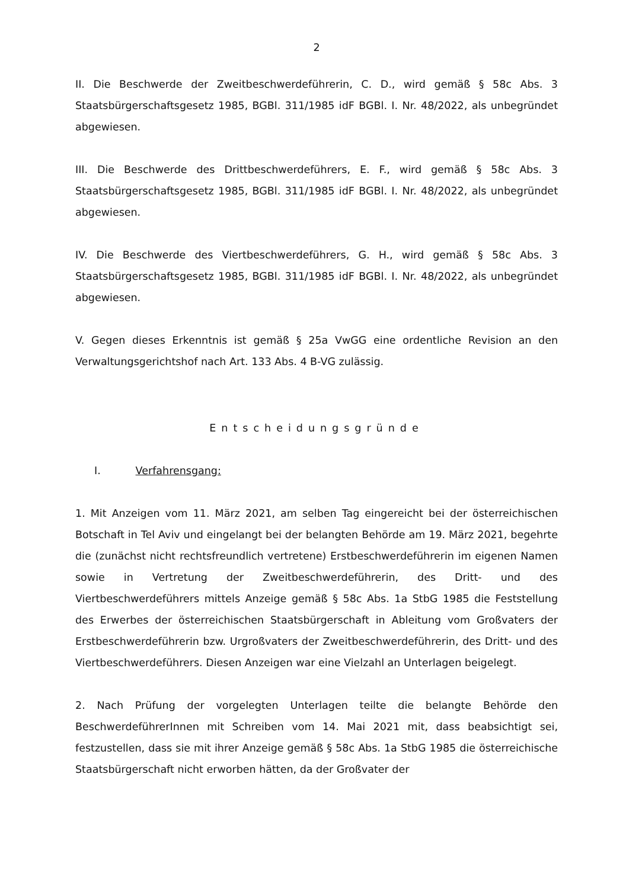2
II. Die Beschwerde der Zweitbeschwerdeführerin, C. D., wird gemäß § 58c Abs. 3 Staatsbürgerschaftsgesetz 1985, BGBl. 311/1985 idF BGBl. I. Nr. 48/2022, als unbegründet abgewiesen.
III. Die Beschwerde des Drittbeschwerdeführers, E. F., wird gemäß § 58c Abs. 3 Staatsbürgerschaftsgesetz 1985, BGBl. 311/1985 idF BGBl. I. Nr. 48/2022, als unbegründet abgewiesen.
IV. Die Beschwerde des Viertbeschwerdeführers, G. H., wird gemäß § 58c Abs. 3 Staatsbürgerschaftsgesetz 1985, BGBl. 311/1985 idF BGBl. I. Nr. 48/2022, als unbegründet abgewiesen.
V. Gegen dieses Erkenntnis ist gemäß § 25a VwGG eine ordentliche Revision an den Verwaltungsgerichtshof nach Art. 133 Abs. 4 B-VG zulässig.
Entscheidungsgründe
I. Verfahrensgang:
1. Mit Anzeigen vom 11. März 2021, am selben Tag eingereicht bei der österreichischen Botschaft in Tel Aviv und eingelangt bei der belangten Behörde am 19. März 2021, begehrte die (zunächst nicht rechtsfreundlich vertretene) Erstbeschwerdeführerin im eigenen Namen sowie in Vertretung der Zweitbeschwerdeführerin, des Dritt- und des Viertbeschwerdeführers mittels Anzeige gemäß § 58c Abs. 1a StbG 1985 die Feststellung des Erwerbes der österreichischen Staatsbürgerschaft in Ableitung vom Großvaters der Erstbeschwerdeführerin bzw. Urgroßvaters der Zweitbeschwerdeführerin, des Dritt- und des Viertbeschwerdeführers. Diesen Anzeigen war eine Vielzahl an Unterlagen beigelegt.
2. Nach Prüfung der vorgelegten Unterlagen teilte die belangte Behörde den BeschwerdeführerInnen mit Schreiben vom 14. Mai 2021 mit, dass beabsichtigt sei, festzustellen, dass sie mit ihrer Anzeige gemäß § 58c Abs. 1a StbG 1985 die österreichische Staatsbürgerschaft nicht erworben hätten, da der Großvater der